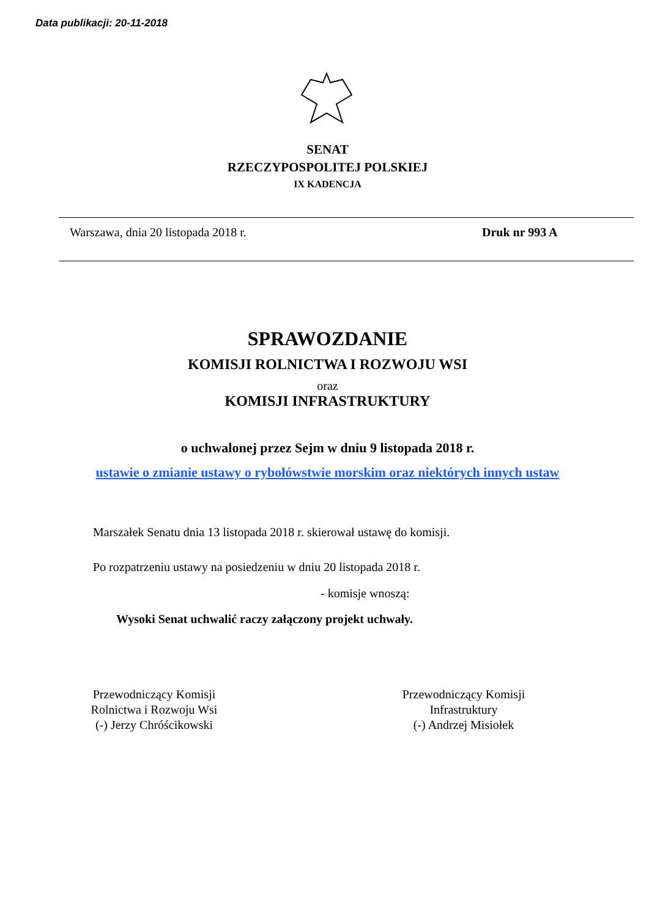Data publikacji: 20-11-2018
SENAT
RZECZYPOSPOLITEJ POLSKIEJ
IX KADENCJA
Warszawa, dnia 20 listopada 2018 r. Druk nr 993 A
SPRAWOZDANIE
KOMISJI ROLNICTWA I ROZWOJU WSI
oraz
KOMISJI INFRASTRUKTURY
o uchwalonej przez Sejm w dniu 9 listopada 2018 r.
ustawie o zmianie ustawy o rybołówstwie morskim oraz niektórych innych ustaw
Marszałek Senatu dnia 13 listopada 2018 r. skierował ustawę do komisji.
Po rozpatrzeniu ustawy na posiedzeniu w dniu 20 listopada 2018 r.
- komisje wnoszą:
Wysoki Senat uchwalić raczy załączony projekt uchwały.
Przewodniczący Komisji
Rolnictwa i Rozwoju Wsi
(-) Jerzy Chróścikowski
Przewodniczący Komisji
Infrastruktury
(-) Andrzej Misiołek